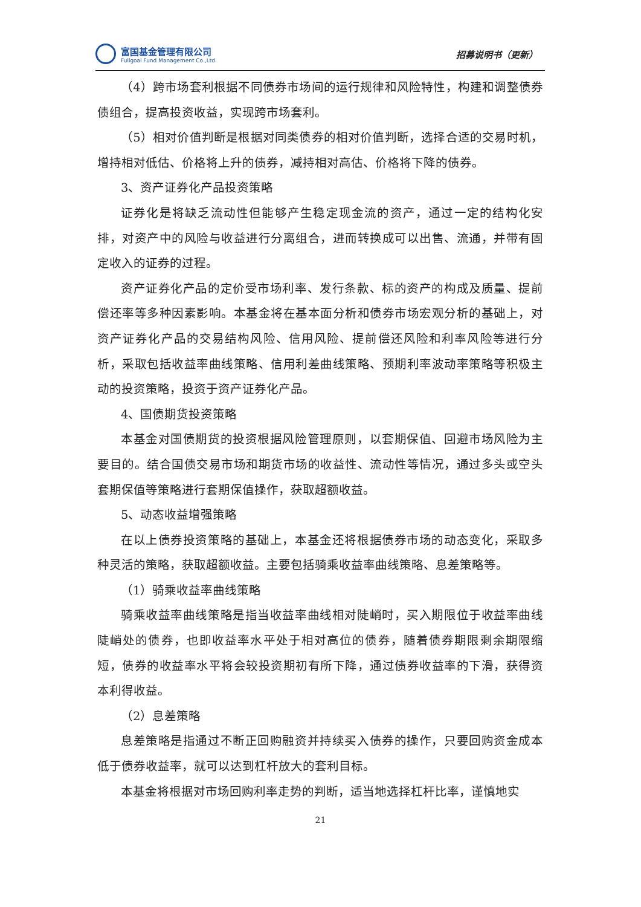富国基金管理有限公司
Fullgoal Fund Management Co.,Ltd.
招募说明书（更新）
（4）跨市场套利根据不同债券市场间的运行规律和风险特性，构建和调整债券债组合，提高投资收益，实现跨市场套利。
（5）相对价值判断是根据对同类债券的相对价值判断，选择合适的交易时机，增持相对低估、价格将上升的债券，减持相对高估、价格将下降的债券。
3、资产证券化产品投资策略
证券化是将缺乏流动性但能够产生稳定现金流的资产，通过一定的结构化安排，对资产中的风险与收益进行分离组合，进而转换成可以出售、流通，并带有固定收入的证券的过程。
资产证券化产品的定价受市场利率、发行条款、标的资产的构成及质量、提前偿还率等多种因素影响。本基金将在基本面分析和债券市场宏观分析的基础上，对资产证券化产品的交易结构风险、信用风险、提前偿还风险和利率风险等进行分析，采取包括收益率曲线策略、信用利差曲线策略、预期利率波动率策略等积极主动的投资策略，投资于资产证券化产品。
4、国债期货投资策略
本基金对国债期货的投资根据风险管理原则，以套期保值、回避市场风险为主要目的。结合国债交易市场和期货市场的收益性、流动性等情况，通过多头或空头套期保值等策略进行套期保值操作，获取超额收益。
5、动态收益增强策略
在以上债券投资策略的基础上，本基金还将根据债券市场的动态变化，采取多种灵活的策略，获取超额收益。主要包括骑乘收益率曲线策略、息差策略等。
（1）骑乘收益率曲线策略
骑乘收益率曲线策略是指当收益率曲线相对陡峭时，买入期限位于收益率曲线陡峭处的债券，也即收益率水平处于相对高位的债券，随着债券期限剩余期限缩短，债券的收益率水平将会较投资期初有所下降，通过债券收益率的下滑，获得资本利得收益。
（2）息差策略
息差策略是指通过不断正回购融资并持续买入债券的操作，只要回购资金成本低于债券收益率，就可以达到杠杆放大的套利目标。
本基金将根据对市场回购利率走势的判断，适当地选择杠杆比率，谨慎地实
21